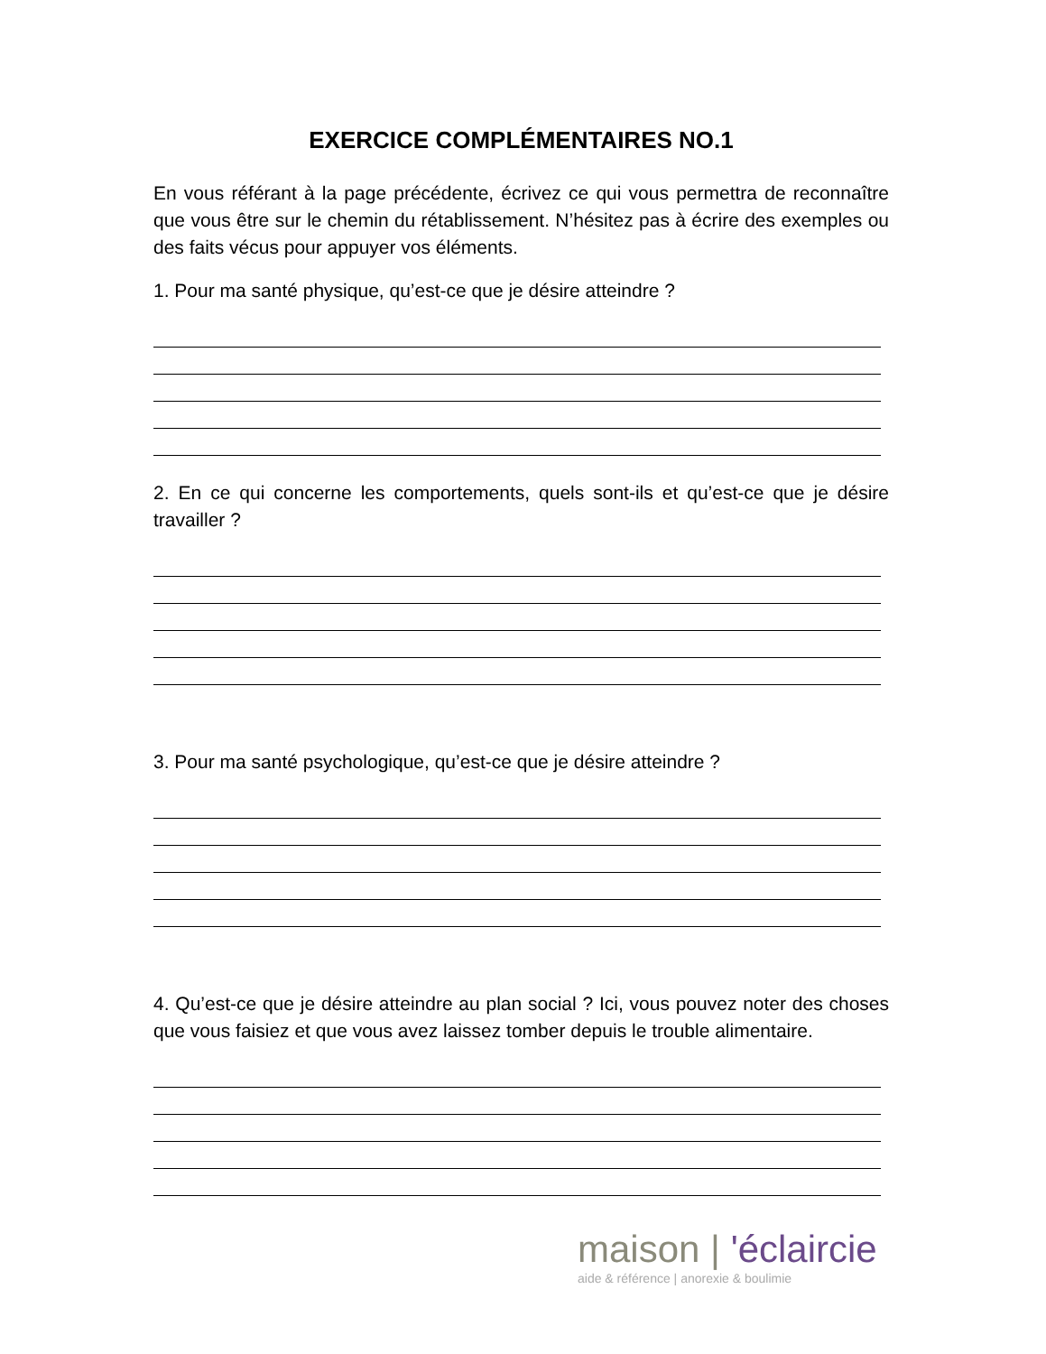EXERCICE COMPLÉMENTAIRES NO.1
En vous référant à la page précédente, écrivez ce qui vous permettra de reconnaître que vous être sur le chemin du rétablissement. N’hésitez pas à écrire des exemples ou des faits vécus pour appuyer vos éléments.
1. Pour ma santé physique, qu’est-ce que je désire atteindre ?
2. En ce qui concerne les comportements, quels sont-ils et qu’est-ce que je désire travailler ?
3. Pour ma santé psychologique, qu’est-ce que je désire atteindre ?
4. Qu’est-ce que je désire atteindre au plan social ? Ici, vous pouvez noter des choses que vous faisiez et que vous avez laissez tomber depuis le trouble alimentaire.
maison | 'éclaircie
aide & référence | anorexie & boulimie